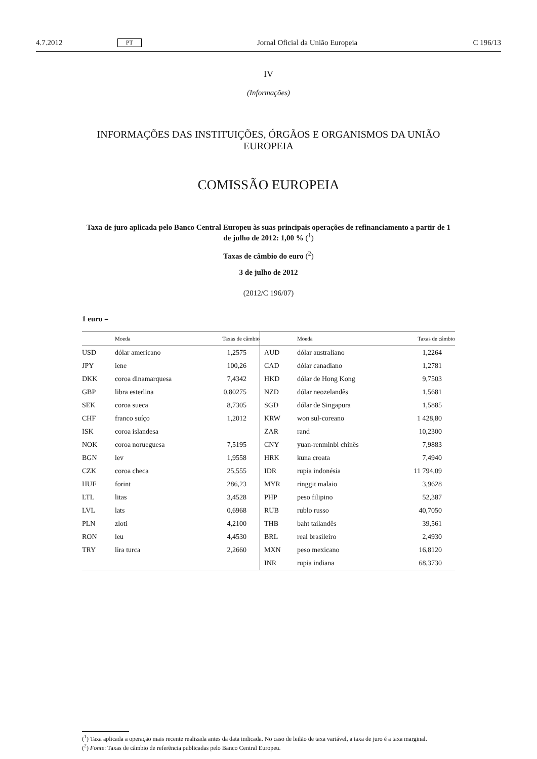4.7.2012 PT Jornal Oficial da União Europeia C 196/13
IV
(Informações)
INFORMAÇÕES DAS INSTITUIÇÕES, ÓRGÃOS E ORGANISMOS DA UNIÃO EUROPEIA
COMISSÃO EUROPEIA
Taxa de juro aplicada pelo Banco Central Europeu às suas principais operações de refinanciamento a partir de 1 de julho de 2012: 1,00 % (<sup>1</sup>)
Taxas de câmbio do euro (<sup>2</sup>)
3 de julho de 2012
(2012/C 196/07)
1 euro =
| | Moeda | Taxas de câmbio | | Moeda | Taxas de câmbio |
| --- | --- | --- | --- | --- | --- |
| USD | dólar americano | 1,2575 | AUD | dólar australiano | 1,2264 |
| JPY | iene | 100,26 | CAD | dólar canadiano | 1,2781 |
| DKK | coroa dinamarquesa | 7,4342 | HKD | dólar de Hong Kong | 9,7503 |
| GBP | libra esterlina | 0,80275 | NZD | dólar neozelandês | 1,5681 |
| SEK | coroa sueca | 8,7305 | SGD | dólar de Singapura | 1,5885 |
| CHF | franco suíço | 1,2012 | KRW | won sul-coreano | 1 428,80 |
| ISK | coroa islandesa | | ZAR | rand | 10,2300 |
| NOK | coroa norueguesa | 7,5195 | CNY | yuan-renminbi chinês | 7,9883 |
| BGN | lev | 1,9558 | HRK | kuna croata | 7,4940 |
| CZK | coroa checa | 25,555 | IDR | rupia indonésia | 11 794,09 |
| HUF | forint | 286,23 | MYR | ringgit malaio | 3,9628 |
| LTL | litas | 3,4528 | PHP | peso filipino | 52,387 |
| LVL | lats | 0,6968 | RUB | rublo russo | 40,7050 |
| PLN | zloti | 4,2100 | THB | baht tailandês | 39,561 |
| RON | leu | 4,4530 | BRL | real brasileiro | 2,4930 |
| TRY | lira turca | 2,2660 | MXN | peso mexicano | 16,8120 |
| | | | INR | rupia indiana | 68,3730 |
(<sup>1</sup>) Taxa aplicada a operação mais recente realizada antes da data indicada. No caso de leilão de taxa variável, a taxa de juro é a taxa marginal.
(<sup>2</sup>) Fonte: Taxas de câmbio de referência publicadas pelo Banco Central Europeu.